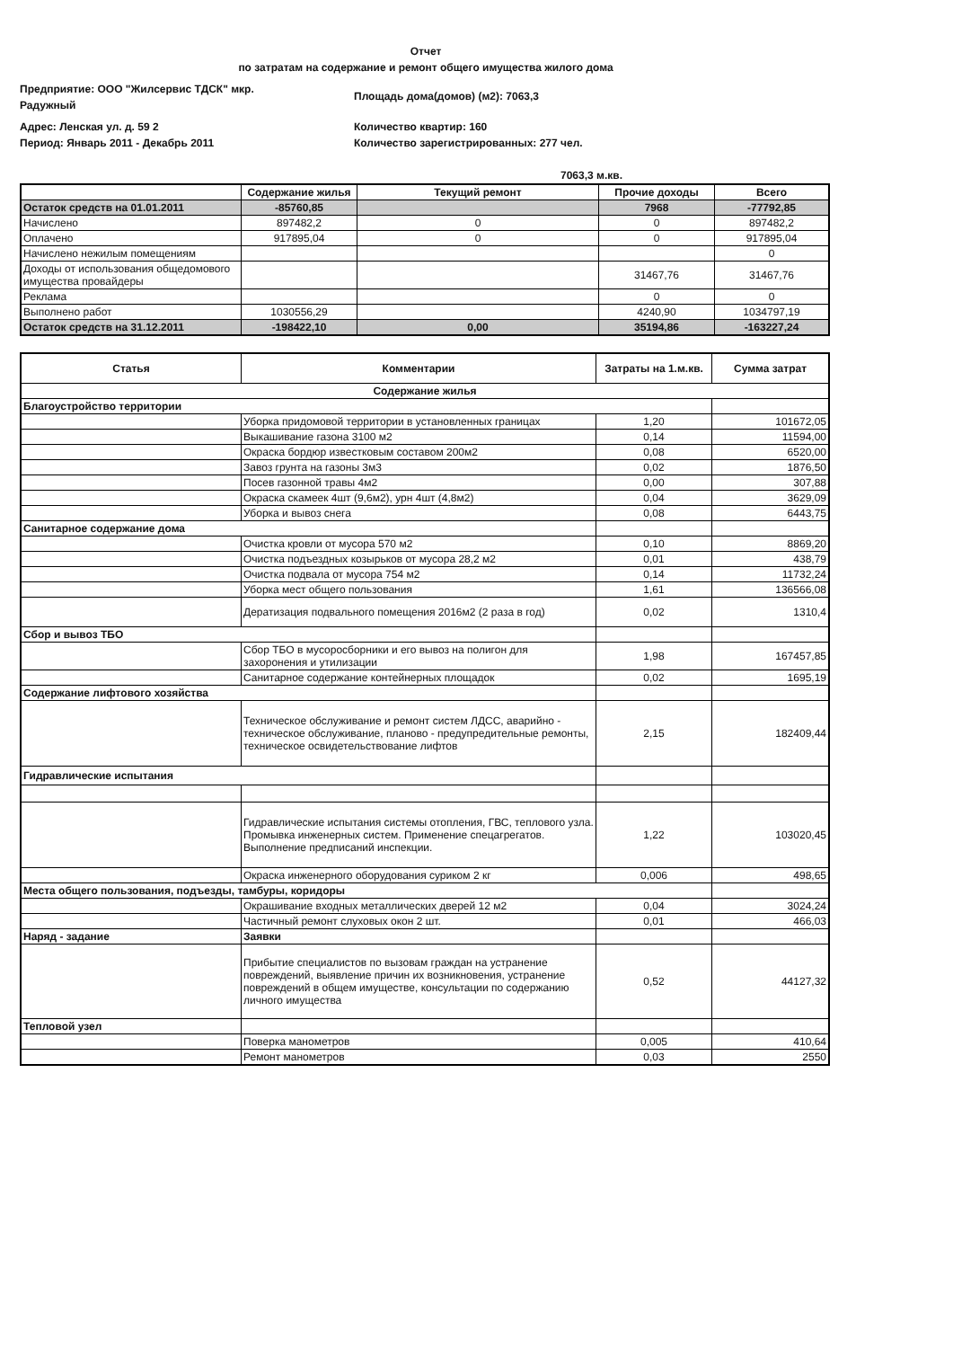Отчет
по затратам на содержание и ремонт общего имущества жилого дома
Предприятие: ООО "Жилсервис ТДСК" мкр.
Радужный
Площадь дома(домов) (м2): 7063,3
Адрес: Ленская ул. д. 59 2
Период: Январь 2011 - Декабрь 2011
Количество квартир: 160
Количество зарегистрированных: 277 чел.
7063,3 м.кв.
| | Содержание жилья | Текущий ремонт | Прочие доходы | Всего |
| --- | --- | --- | --- | --- |
| Остаток средств на 01.01.2011 | -85760,85 | | 7968 | -77792,85 |
| Начислено | 897482,2 | 0 | 0 | 897482,2 |
| Оплачено | 917895,04 | 0 | 0 | 917895,04 |
| Начислено нежилым помещениям | | | | 0 |
| Доходы от использования общедомового имущества провайдеры | | | 31467,76 | 31467,76 |
| Реклама | | | 0 | 0 |
| Выполнено работ | 1030556,29 | | 4240,90 | 1034797,19 |
| Остаток средств на 31.12.2011 | -198422,10 | 0,00 | 35194,86 | -163227,24 |
| Статья | Комментарии | Затраты на 1.м.кв. | Сумма затрат |
| --- | --- | --- | --- |
| Содержание жилья | | | |
| Благоустройство территории | | | |
| | Уборка придомовой территории в установленных границах | 1,20 | 101672,05 |
| | Выкашивание газона 3100 м2 | 0,14 | 11594,00 |
| | Окраска бордюр известковым составом 200м2 | 0,08 | 6520,00 |
| | Завоз грунта на газоны 3м3 | 0,02 | 1876,50 |
| | Посев газонной травы 4м2 | 0,00 | 307,88 |
| | Окраска скамеек 4шт (9,6м2), урн 4шт (4,8м2) | 0,04 | 3629,09 |
| | Уборка и вывоз снега | 0,08 | 6443,75 |
| Санитарное содержание дома | | | |
| | Очистка кровли от мусора 570 м2 | 0,10 | 8869,20 |
| | Очистка подъездных козырьков от мусора 28,2 м2 | 0,01 | 438,79 |
| | Очистка подвала от мусора 754 м2 | 0,14 | 11732,24 |
| | Уборка мест общего пользования | 1,61 | 136566,08 |
| | Дератизация подвального помещения 2016м2 (2 раза в год) | 0,02 | 1310,4 |
| Сбор и вывоз ТБО | | | |
| | Сбор ТБО в мусоросборники и его вывоз на полигон для захоронения и утилизации | 1,98 | 167457,85 |
| | Санитарное содержание контейнерных площадок | 0,02 | 1695,19 |
| Содержание лифтового хозяйства | | | |
| | Техническое обслуживание и ремонт систем ЛДСС, аварийно - техническое обслуживание, планово - предупредительные ремонты, техническое освидетельствование лифтов | 2,15 | 182409,44 |
| Гидравлические испытания | | | |
| | Гидравлические испытания системы отопления, ГВС, теплового узла. Промывка инженерных систем. Применение спецагрегатов. Выполнение предписаний инспекции. | 1,22 | 103020,45 |
| | Окраска инженерного оборудования суриком 2 кг | 0,006 | 498,65 |
| Места общего пользования, подъезды, тамбуры, коридоры | | | |
| | Окрашивание входных металлических дверей 12 м2 | 0,04 | 3024,24 |
| | Частичный ремонт слуховых окон 2 шт. | 0,01 | 466,03 |
| Наряд - задание | Заявки | | |
| | Прибытие специалистов по вызовам граждан на устранение повреждений, выявление причин их возникновения, устранение повреждений в общем имуществе, консультации по содержанию личного имущества | 0,52 | 44127,32 |
| Тепловой узел | | | |
| | Поверка манометров | 0,005 | 410,64 |
| | Ремонт манометров | 0,03 | 2550 |